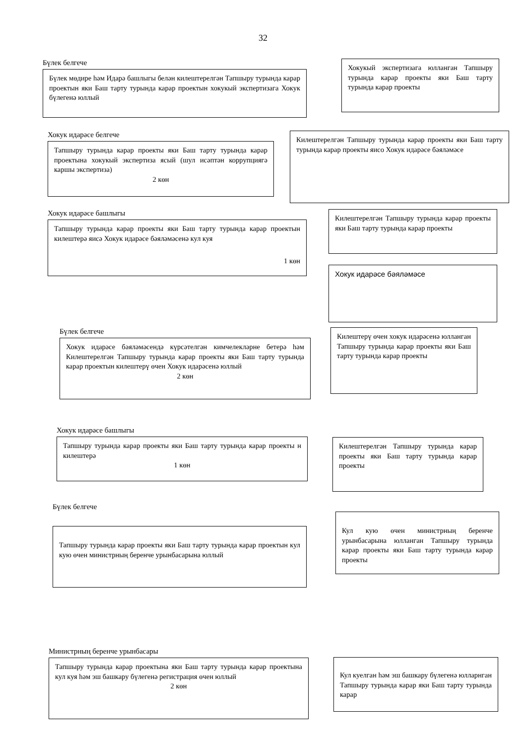32
Бүлек белгече
Бүлек мөдире һәм Идарә башлыгы белән килештерелгән Тапшыру турында карар проектын яки Баш тарту турында карар проектын хокукый экспертизага Хокук бүлегенә юллый
Хокукый экспертизага юлланган Тапшыру турында карар проекты яки Баш тарту турында карар проекты
Хокук идарәсе белгече
Тапшыру турында карар проекты яки Баш тарту турында карар проектына хокукый экспертиза ясый (шул исәптән коррупциягә каршы экспертиза)
2 көн
Килештерелгән Тапшыру турында карар проекты яки Баш тарту турында карар проекты яисо Хокук идарәсе бәяләмәсе
Хокук идарәсе башлыгы
Тапшыру турында карар проекты яки Баш тарту турында карар проектын килештерә яисә Хокук идарәсе бәяләмәсенә кул куя
1 көн
Килештерелгән Тапшыру турында карар проекты яки Баш тарту турында карар проекты
Хокук идарәсе бәяләмәсе
Бүлек белгече
Хокук идарәсе бәяләмәсендә күрсәтелгән кимчелекләрне бетерә һәм Килештерелгән Тапшыру турында карар проекты яки Баш тарту турында карар проектын килештерү өчен Хокук идарәсенә юллый
2 көн
Килештерү өчен хокук идарәсенә юлланган Тапшыру турында карар проекты яки Баш тарту турында карар проекты
Хокук идарәсе башлыгы
Тапшыру турында карар проекты яки Баш тарту турында карар проекты н килештерә
1 көн
Килештерелгән Тапшыру турында карар проекты яки Баш тарту турында карар проекты
Бүлек белгече
Тапшыру турында карар проекты яки Баш тарту турында карар проектын кул кую өчен министрның беренче урынбасарына юллый
Кул кую өчен министрның беренче урынбасарына юлланган Тапшыру турында карар проекты яки Баш тарту турында карар проекты
Министрның беренче урынбасары
Тапшыру турында карар проектына яки Баш тарту турында карар проектына кул куя һәм эш башкару бүлегенә регистрация өчен юллый
2 көн
Кул куелган һәм эш башкару бүлегенә юлларнган Тапшыру турында карар яки Баш тарту турында карар